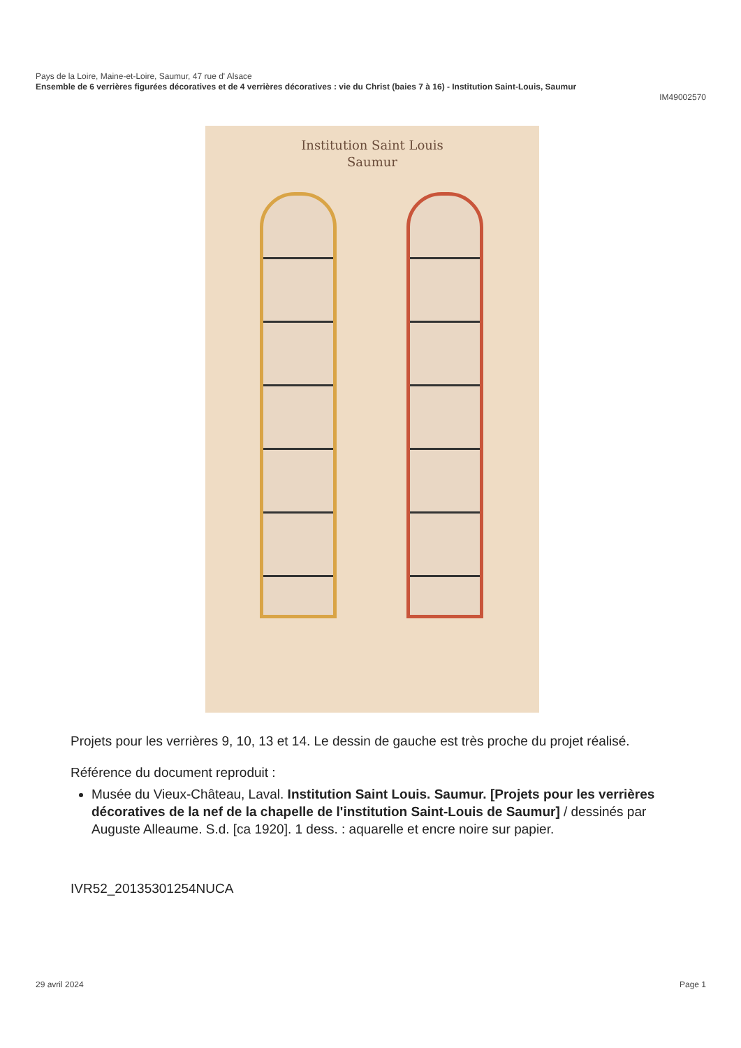Pays de la Loire, Maine-et-Loire, Saumur, 47 rue d' Alsace
Ensemble de 6 verrières figurées décoratives et de 4 verrières décoratives : vie du Christ (baies 7 à 16) - Institution Saint-Louis, Saumur
IM49002570
Institution Saint Louis
Saumur
Projets pour les verrières 9, 10, 13 et 14. Le dessin de gauche est très proche du projet réalisé.
Référence du document reproduit :
Musée du Vieux-Château, Laval. Institution Saint Louis. Saumur. [Projets pour les verrières décoratives de la nef de la chapelle de l'institution Saint-Louis de Saumur] / dessinés par Auguste Alleaume. S.d. [ca 1920]. 1 dess. : aquarelle et encre noire sur papier.
IVR52_20135301254NUCA
29 avril 2024 Page 1